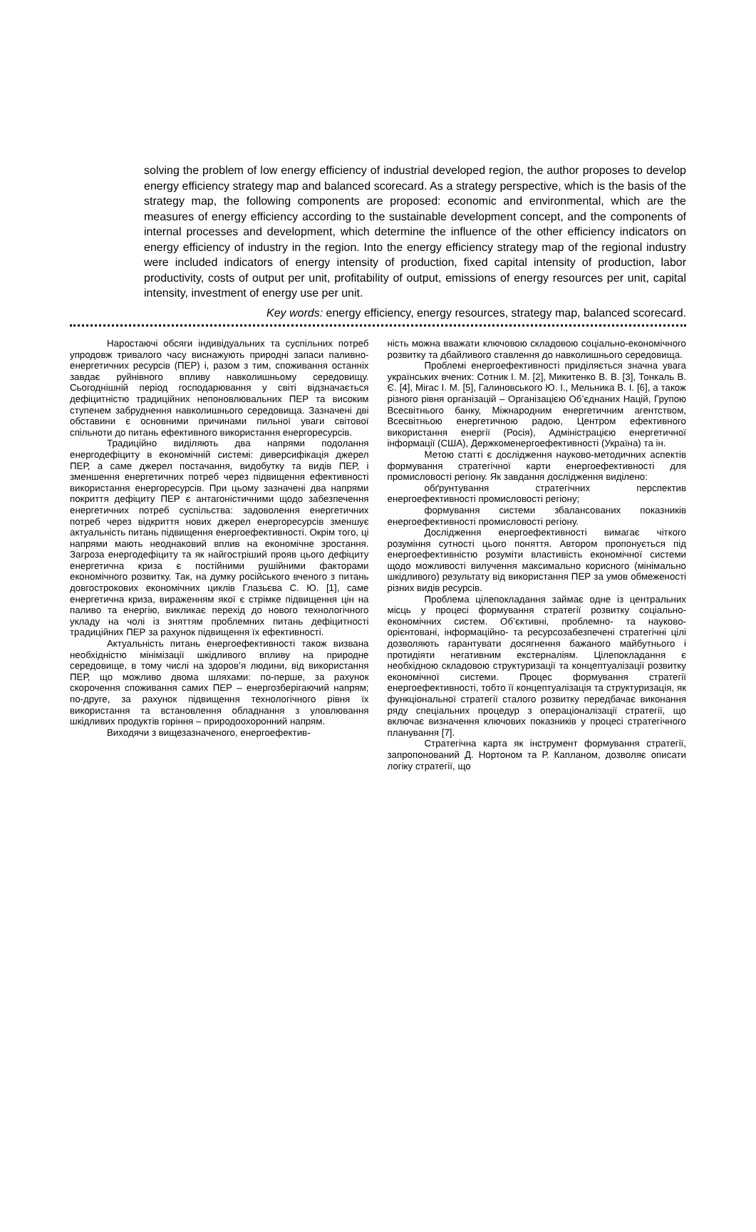solving the problem of low energy efficiency of industrial developed region, the author proposes to develop energy efficiency strategy map and balanced scorecard. As a strategy perspective, which is the basis of the strategy map, the following components are proposed: economic and environmental, which are the measures of energy efficiency according to the sustainable development concept, and the components of internal processes and development, which determine the influence of the other efficiency indicators on energy efficiency of industry in the region. Into the energy efficiency strategy map of the regional industry were included indicators of energy intensity of production, fixed capital intensity of production, labor productivity, costs of output per unit, profitability of output, emissions of energy resources per unit, capital intensity, investment of energy use per unit.
Key words: energy efficiency, energy resources, strategy map, balanced scorecard.
Наростаючі обсяги індивідуальних та суспільних потреб упродовж тривалого часу виснажують природні запаси паливно-енергетичних ресурсів (ПЕР) і, разом з тим, споживання останніх завдає руйнівного впливу навколишньому середовищу. Сьогоднішній період господарювання у світі відзначається дефіцитністю традиційних непоновлювальних ПЕР та високим ступенем забруднення навколишнього середовища. Зазначені дві обставини є основними причинами пильної уваги світової спільноти до питань ефективного використання енергоресурсів.
Традиційно виділяють два напрями подолання енергодефіциту в економічній системі: диверсифікація джерел ПЕР, а саме джерел постачання, видобутку та видів ПЕР, і зменшення енергетичних потреб через підвищення ефективності використання енергоресурсів. При цьому зазначені два напрями покриття дефіциту ПЕР є антагоністичними щодо забезпечення енергетичних потреб суспільства: задоволення енергетичних потреб через відкриття нових джерел енергоресурсів зменшує актуальність питань підвищення енергоефективності. Окрім того, ці напрями мають неоднаковий вплив на економічне зростання. Загроза енергодефіциту та як найгостріший прояв цього дефіциту енергетична криза є постійними рушійними факторами економічного розвитку. Так, на думку російського вченого з питань довгострокових економічних циклів Глазьєва С. Ю. [1], саме енергетична криза, вираженням якої є стрімке підвищення цін на паливо та енергію, викликає перехід до нового технологічного укладу на чолі із зняттям проблемних питань дефіцитності традиційних ПЕР за рахунок підвищення їх ефективності.
Актуальність питань енергоефективності також визвана необхідністю мінімізації шкідливого впливу на природне середовище, в тому числі на здоров’я людини, від використання ПЕР, що можливо двома шляхами: по-перше, за рахунок скорочення споживання самих ПЕР – енергозберігаючий напрям; по-друге, за рахунок підвищення технологічного рівня їх використання та встановлення обладнання з уловлювання шкідливих продуктів горіння – природоохоронний напрям.
Виходячи з вищезазначеного, енергоефектив-
ність можна вважати ключовою складовою соціально-економічного розвитку та дбайливого ставлення до навколишнього середовища.
Проблемі енергоефективності приділяється значна увага українських вчених: Сотник І. М. [2], Микитенко В. В. [3], Тонкаль В. Є. [4], Мігас І. М. [5], Галиновського Ю. І., Мельника В. І. [6], а також різного рівня організацій – Організацією Об’єднаних Націй, Групою Всесвітнього банку, Міжнародним енергетичним агентством, Всесвітньою енергетичною радою, Центром ефективного використання енергії (Росія), Адміністрацією енергетичної інформації (США), Держкоменергоефективності (Україна) та ін.
Метою статті є дослідження науково-методичних аспектів формування стратегічної карти енергоефективності для промисловості регіону. Як завдання дослідження виділено:
обґрунтування стратегічних перспектив енергоефективності промисловості регіону;
формування системи збалансованих показників енергоефективності промисловості регіону.
Дослідження енергоефективності вимагає чіткого розуміння сутності цього поняття. Автором пропонується під енергоефективністю розуміти властивість економічної системи щодо можливості вилучення максимально корисного (мінімально шкідливого) результату від використання ПЕР за умов обмеженості різних видів ресурсів.
Проблема цілепокладання займає одне із центральних місць у процесі формування стратегії розвитку соціально-економічних систем. Об’єктивні, проблемно- та науково-орієнтовані, інформаційно- та ресурсозабезпечені стратегічні цілі дозволяють гарантувати досягнення бажаного майбутнього і протидіяти негативним екстерналіям. Цілепокладання є необхідною складовою структуризації та концептуалізації розвитку економічної системи. Процес формування стратегії енергоефективності, тобто її концептуалізація та структуризація, як функціональної стратегії сталого розвитку передбачає виконання ряду спеціальних процедур з операціоналізації стратегії, що включає визначення ключових показників у процесі стратегічного планування [7].
Стратегічна карта як інструмент формування стратегії, запропонований Д. Нортоном та Р. Капланом, дозволяє описати логіку стратегії, що